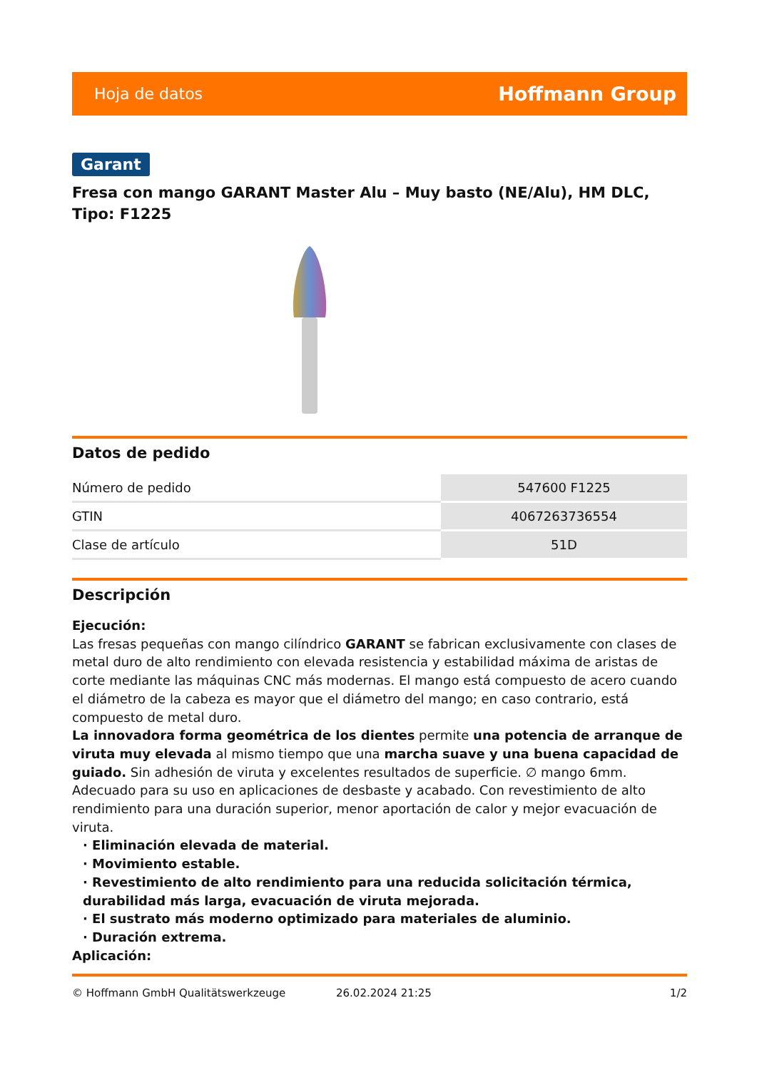Hoja de datos Hoffmann Group
Garant
Fresa con mango GARANT Master Alu – Muy basto (NE/Alu), HM DLC, Tipo: F1225
Datos de pedido
| Número de pedido | 547600 F1225 |
| GTIN | 4067263736554 |
| Clase de artículo | 51D |
Descripción
Ejecución:
Las fresas pequeñas con mango cilíndrico GARANT se fabrican exclusivamente con clases de metal duro de alto rendimiento con elevada resistencia y estabilidad máxima de aristas de corte mediante las máquinas CNC más modernas. El mango está compuesto de acero cuando el diámetro de la cabeza es mayor que el diámetro del mango; en caso contrario, está compuesto de metal duro.
La innovadora forma geométrica de los dientes permite una potencia de arranque de viruta muy elevada al mismo tiempo que una marcha suave y una buena capacidad de guiado. Sin adhesión de viruta y excelentes resultados de superficie. ∅ mango 6mm. Adecuado para su uso en aplicaciones de desbaste y acabado. Con revestimiento de alto rendimiento para una duración superior, menor aportación de calor y mejor evacuación de viruta.
· Eliminación elevada de material.
· Movimiento estable.
· Revestimiento de alto rendimiento para una reducida solicitación térmica, durabilidad más larga, evacuación de viruta mejorada.
· El sustrato más moderno optimizado para materiales de aluminio.
· Duración extrema.
Aplicación:
© Hoffmann GmbH Qualitätswerkzeuge 26.02.2024 21:25 1/2